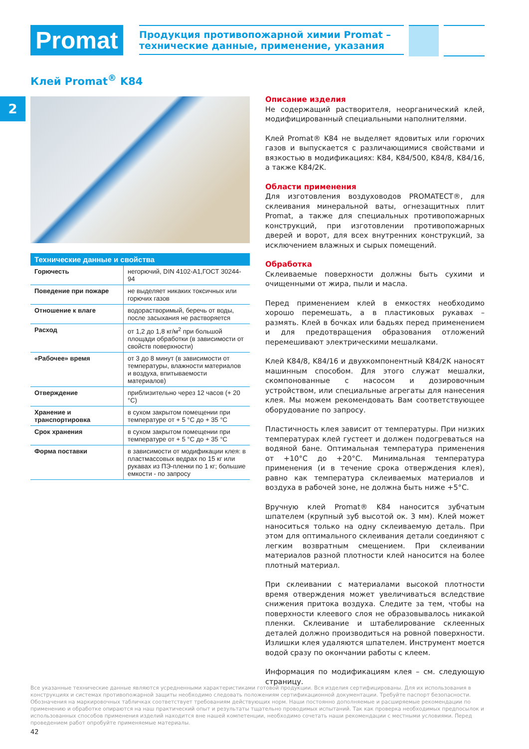Promat
Продукция противопожарной химии Promat –
технические данные, применение, указания
Клей Promat<sup>®</sup> K84
2
| Технические данные и свойства | |
| --- | --- |
| Горючесть | негорючий, DIN 4102-A1,ГОСТ 30244-94 |
| Поведение при пожаре | не выделяет никаких токсичных или горючих газов |
| Отношение к влаге | водорастворимый, беречь от воды, после засыхания не растворяется |
| Расход | от 1,2 до 1,8 кг/м<sup>2</sup> при большой площади обработки (в зависимости от свойств поверхности) |
| «Рабочее» время | от 3 до 8 минут (в зависимости от температуры, влажности материалов и воздуха, впитываемости материалов) |
| Отверждение | приблизительно через 12 часов (+ 20 °C) |
| Хранение и транспортировка | в сухом закрытом помещении при температуре от + 5 °C до + 35 °C |
| Срок хранения | в сухом закрытом помещении при температуре от + 5 °C до + 35 °C |
| Форма поставки | в зависимости от модификации клея: в пластмассовых ведрах по 15 кг или рукавах из ПЭ-пленки по 1 кг; большие емкости - по запросу |
Описание изделия
Не содержащий растворителя, неорганический клей, модифицированный специальными наполнителями.
Клей Promat® K84 не выделяет ядовитых или горючих газов и выпускается с различающимися свойствами и вязкостью в модификациях: K84, K84/500, K84/8, K84/16, а также K84/2K.
Области применения
Для изготовления воздуховодов PROMATECT®, для склеивания минеральной ваты, огнезащитных плит Promat, а также для специальных противопожарных конструкций, при изготовлении противопожарных дверей и ворот, для всех внутренних конструкций, за исключением влажных и сырых помещений.
Обработка
Склеиваемые поверхности должны быть сухими и очищенными от жира, пыли и масла.
Перед применением клей в емкостях необходимо хорошо перемешать, а в пластиковых рукавах – размять. Клей в бочках или бадьях перед применением и для предотвращения образования отложений перемешивают электрическими мешалками.
Клей K84/8, K84/16 и двухкомпонентный K84/2K наносят машинным способом. Для этого служат мешалки, скомпонованные с насосом и дозировочным устройством, или специальные агрегаты для нанесения клея. Мы можем рекомендовать Вам соответствующее оборудование по запросу.
Пластичность клея зависит от температуры. При низких температурах клей густеет и должен подогреваться на водяной бане. Оптимальная температура применения от +10°C до +20°C. Минимальная температура применения (и в течение срока отверждения клея), равно как температура склеиваемых материалов и воздуха в рабочей зоне, не должна быть ниже +5°C.
Вручную клей Promat® K84 наносится зубчатым шпателем (крупный зуб высотой ок. 3 мм). Клей может наноситься только на одну склеиваемую деталь. При этом для оптимального склеивания детали соединяют с легким возвратным смещением. При склеивании материалов разной плотности клей наносится на более плотный материал.
При склеивании с материалами высокой плотности время отверждения может увеличиваться вследствие снижения притока воздуха. Следите за тем, чтобы на поверхности клеевого слоя не образовывалось никакой пленки. Склеивание и штабелирование склеенных деталей должно производиться на ровной поверхности. Излишки клея удаляются шпателем. Инструмент моется водой сразу по окончании работы с клеем.
Информация по модификациям клея – см. следующую страницу.
Все указанные технические данные являются усредненными характеристиками готовой продукции. Вся изделия сертифицированы. Для их использования в конструкциях и системах противопожарной защиты необходимо следовать положениям сертификационной документации. Требуйте паспорт безопасности. Обозначения на маркировочных табличках соответствует требованиям действующих норм. Наши постоянно дополняемые и расширяемые рекомендации по применению и обработке опираются на наш практический опыт и результаты тщательно проводимых испытаний. Так как проверка необходимых предпосылок и использованных способов применения изделий находится вне нашей компетенции, необходимо сочетать наши рекомендации с местными условиями. Перед проведением работ опробуйте применяемые материалы.
42